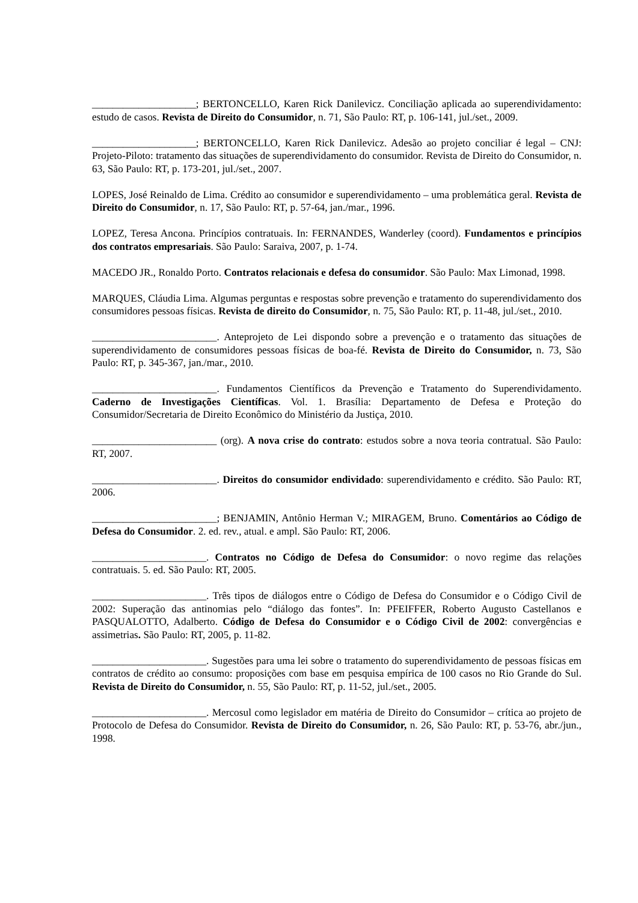____________________; BERTONCELLO, Karen Rick Danilevicz. Conciliação aplicada ao superendividamento: estudo de casos. Revista de Direito do Consumidor, n. 71, São Paulo: RT, p. 106-141, jul./set., 2009.
____________________; BERTONCELLO, Karen Rick Danilevicz. Adesão ao projeto conciliar é legal – CNJ: Projeto-Piloto: tratamento das situações de superendividamento do consumidor. Revista de Direito do Consumidor, n. 63, São Paulo: RT, p. 173-201, jul./set., 2007.
LOPES, José Reinaldo de Lima. Crédito ao consumidor e superendividamento – uma problemática geral. Revista de Direito do Consumidor, n. 17, São Paulo: RT, p. 57-64, jan./mar., 1996.
LOPEZ, Teresa Ancona. Princípios contratuais. In: FERNANDES, Wanderley (coord). Fundamentos e princípios dos contratos empresariais. São Paulo: Saraiva, 2007, p. 1-74.
MACEDO JR., Ronaldo Porto. Contratos relacionais e defesa do consumidor. São Paulo: Max Limonad, 1998.
MARQUES, Cláudia Lima. Algumas perguntas e respostas sobre prevenção e tratamento do superendividamento dos consumidores pessoas físicas. Revista de direito do Consumidor, n. 75, São Paulo: RT, p. 11-48, jul./set., 2010.
________________________. Anteprojeto de Lei dispondo sobre a prevenção e o tratamento das situações de superendividamento de consumidores pessoas físicas de boa-fé. Revista de Direito do Consumidor, n. 73, São Paulo: RT, p. 345-367, jan./mar., 2010.
________________________. Fundamentos Científicos da Prevenção e Tratamento do Superendividamento. Caderno de Investigações Científicas. Vol. 1. Brasília: Departamento de Defesa e Proteção do Consumidor/Secretaria de Direito Econômico do Ministério da Justiça, 2010.
________________________ (org). A nova crise do contrato: estudos sobre a nova teoria contratual. São Paulo: RT, 2007.
________________________. Direitos do consumidor endividado: superendividamento e crédito. São Paulo: RT, 2006.
________________________; BENJAMIN, Antônio Herman V.; MIRAGEM, Bruno. Comentários ao Código de Defesa do Consumidor. 2. ed. rev., atual. e ampl. São Paulo: RT, 2006.
______________________. Contratos no Código de Defesa do Consumidor: o novo regime das relações contratuais. 5. ed. São Paulo: RT, 2005.
______________________. Três tipos de diálogos entre o Código de Defesa do Consumidor e o Código Civil de 2002: Superação das antinomias pelo “diálogo das fontes”. In: PFEIFFER, Roberto Augusto Castellanos e PASQUALOTTO, Adalberto. Código de Defesa do Consumidor e o Código Civil de 2002: convergências e assimetrias. São Paulo: RT, 2005, p. 11-82.
______________________. Sugestões para uma lei sobre o tratamento do superendividamento de pessoas físicas em contratos de crédito ao consumo: proposições com base em pesquisa empírica de 100 casos no Rio Grande do Sul. Revista de Direito do Consumidor, n. 55, São Paulo: RT, p. 11-52, jul./set., 2005.
______________________. Mercosul como legislador em matéria de Direito do Consumidor – crítica ao projeto de Protocolo de Defesa do Consumidor. Revista de Direito do Consumidor, n. 26, São Paulo: RT, p. 53-76, abr./jun., 1998.